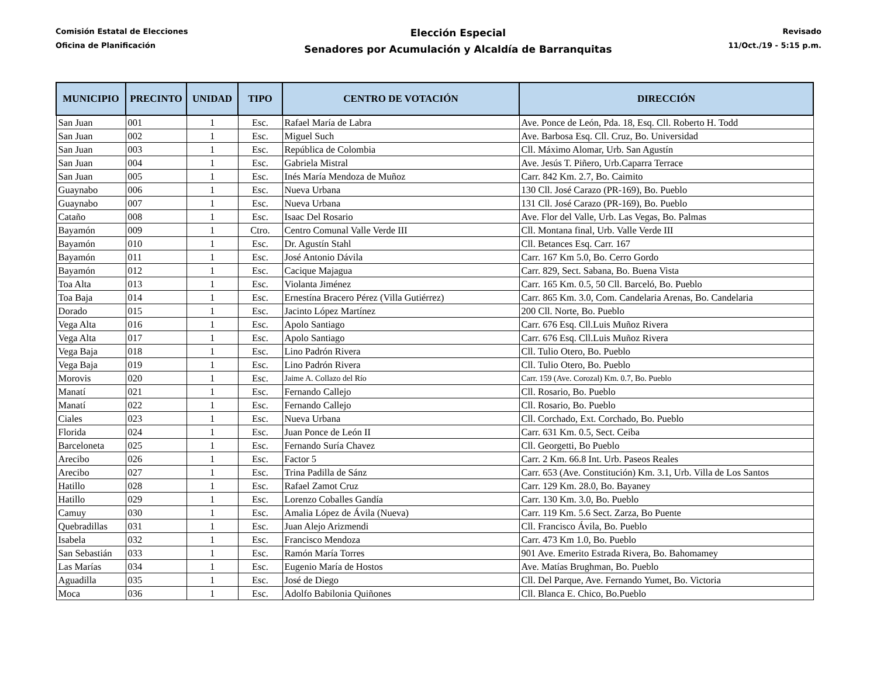Comisión Estatal de Elecciones
Oficina de Planificación
Elección Especial
Senadores por Acumulación y Alcaldía de Barranquitas
Revisado
11/Oct./19 - 5:15 p.m.
| MUNICIPIO | PRECINTO | UNIDAD | TIPO | CENTRO DE VOTACIÓN | DIRECCIÓN |
| --- | --- | --- | --- | --- | --- |
| San Juan | 001 | 1 | Esc. | Rafael María de Labra | Ave. Ponce de León, Pda. 18, Esq. Cll. Roberto H. Todd |
| San Juan | 002 | 1 | Esc. | Miguel Such | Ave. Barbosa Esq. Cll. Cruz, Bo. Universidad |
| San Juan | 003 | 1 | Esc. | República de Colombia | Cll. Máximo Alomar, Urb. San Agustín |
| San Juan | 004 | 1 | Esc. | Gabriela Mistral | Ave. Jesús T. Piñero, Urb.Caparra Terrace |
| San Juan | 005 | 1 | Esc. | Inés María Mendoza de Muñoz | Carr. 842 Km. 2.7, Bo. Caimito |
| Guaynabo | 006 | 1 | Esc. | Nueva Urbana | 130 Cll. José Carazo (PR-169), Bo. Pueblo |
| Guaynabo | 007 | 1 | Esc. | Nueva Urbana | 131 Cll. José Carazo (PR-169), Bo. Pueblo |
| Cataño | 008 | 1 | Esc. | Isaac Del Rosario | Ave. Flor del Valle, Urb. Las Vegas, Bo. Palmas |
| Bayamón | 009 | 1 | Ctro. | Centro Comunal Valle Verde III | Cll. Montana final, Urb. Valle Verde III |
| Bayamón | 010 | 1 | Esc. | Dr. Agustín Stahl | Cll. Betances Esq. Carr. 167 |
| Bayamón | 011 | 1 | Esc. | José Antonio Dávila | Carr. 167 Km 5.0, Bo. Cerro Gordo |
| Bayamón | 012 | 1 | Esc. | Cacique Majagua | Carr. 829, Sect. Sabana, Bo. Buena Vista |
| Toa Alta | 013 | 1 | Esc. | Violanta Jiménez | Carr. 165 Km. 0.5, 50 Cll. Barceló, Bo. Pueblo |
| Toa Baja | 014 | 1 | Esc. | Ernestína Bracero Pérez (Villa Gutiérrez) | Carr. 865 Km. 3.0, Com. Candelaria Arenas, Bo. Candelaria |
| Dorado | 015 | 1 | Esc. | Jacinto López Martínez | 200 Cll. Norte, Bo. Pueblo |
| Vega Alta | 016 | 1 | Esc. | Apolo Santiago | Carr. 676 Esq. Cll.Luis Muñoz Rivera |
| Vega Alta | 017 | 1 | Esc. | Apolo Santiago | Carr. 676 Esq. Cll.Luis Muñoz Rivera |
| Vega Baja | 018 | 1 | Esc. | Lino Padrón Rivera | Cll. Tulio Otero, Bo. Pueblo |
| Vega Baja | 019 | 1 | Esc. | Lino Padrón Rivera | Cll. Tulio Otero, Bo. Pueblo |
| Morovis | 020 | 1 | Esc. | Jaime A. Collazo del Río | Carr. 159 (Ave. Corozal) Km. 0.7, Bo. Pueblo |
| Manatí | 021 | 1 | Esc. | Fernando Callejo | Cll. Rosario, Bo. Pueblo |
| Manatí | 022 | 1 | Esc. | Fernando Callejo | Cll. Rosario, Bo. Pueblo |
| Ciales | 023 | 1 | Esc. | Nueva Urbana | Cll. Corchado, Ext. Corchado, Bo. Pueblo |
| Florida | 024 | 1 | Esc. | Juan Ponce de León II | Carr. 631 Km. 0.5, Sect. Ceiba |
| Barceloneta | 025 | 1 | Esc. | Fernando Suría Chavez | Cll. Georgetti, Bo Pueblo |
| Arecibo | 026 | 1 | Esc. | Factor 5 | Carr. 2 Km. 66.8 Int. Urb. Paseos Reales |
| Arecibo | 027 | 1 | Esc. | Trina Padilla de Sánz | Carr. 653 (Ave. Constitución) Km. 3.1, Urb. Villa de Los Santos |
| Hatillo | 028 | 1 | Esc. | Rafael Zamot Cruz | Carr. 129 Km. 28.0, Bo. Bayaney |
| Hatillo | 029 | 1 | Esc. | Lorenzo Coballes Gandía | Carr. 130 Km. 3.0, Bo. Pueblo |
| Camuy | 030 | 1 | Esc. | Amalia López de Ávila (Nueva) | Carr. 119 Km. 5.6 Sect. Zarza, Bo Puente |
| Quebradillas | 031 | 1 | Esc. | Juan Alejo Arizmendi | Cll. Francisco Ávila, Bo. Pueblo |
| Isabela | 032 | 1 | Esc. | Francisco Mendoza | Carr. 473 Km 1.0, Bo. Pueblo |
| San Sebastián | 033 | 1 | Esc. | Ramón María Torres | 901 Ave. Emerito Estrada Rivera, Bo. Bahomamey |
| Las Marías | 034 | 1 | Esc. | Eugenio María de Hostos | Ave. Matías Brughman, Bo. Pueblo |
| Aguadilla | 035 | 1 | Esc. | José de Diego | Cll. Del Parque, Ave. Fernando Yumet, Bo. Victoria |
| Moca | 036 | 1 | Esc. | Adolfo Babilonia Quiñones | Cll. Blanca E. Chico, Bo.Pueblo |